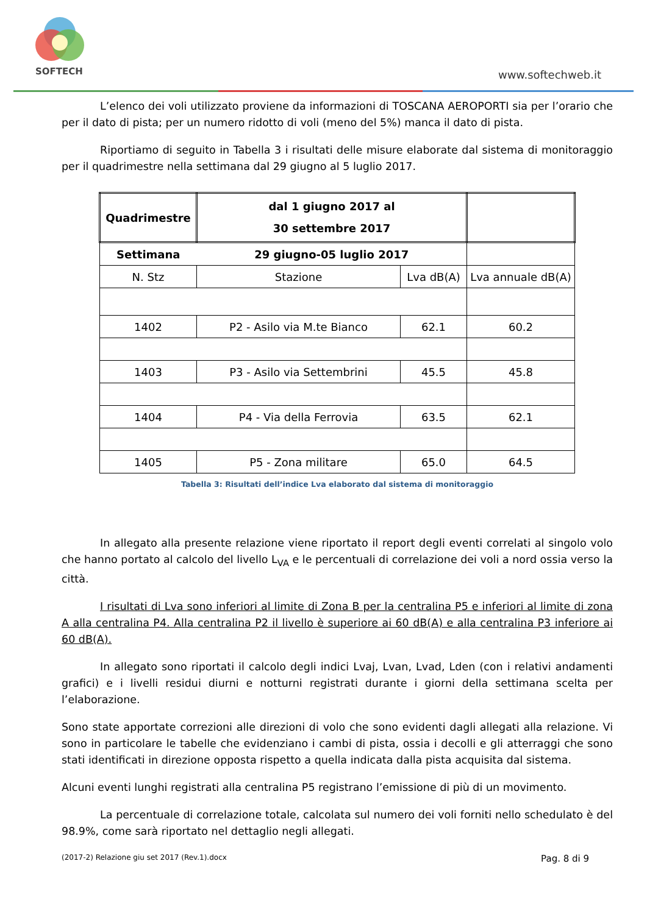SOFTECH www.softechweb.it
L’elenco dei voli utilizzato proviene da informazioni di TOSCANA AEROPORTI sia per l’orario che per il dato di pista; per un numero ridotto di voli (meno del 5%) manca il dato di pista.
Riportiamo di seguito in Tabella 3 i risultati delle misure elaborate dal sistema di monitoraggio per il quadrimestre nella settimana dal 29 giugno al 5 luglio 2017.
| Quadrimestre | dal 1 giugno 2017 al 30 settembre 2017 | | |
| Settimana | 29 giugno-05 luglio 2017 | | |
| N. Stz | Stazione | Lva dB(A) | Lva annuale dB(A) |
| 1402 | P2 - Asilo via M.te Bianco | 62.1 | 60.2 |
| 1403 | P3 - Asilo via Settembrini | 45.5 | 45.8 |
| 1404 | P4 - Via della Ferrovia | 63.5 | 62.1 |
| 1405 | P5 - Zona militare | 65.0 | 64.5 |
Tabella 3: Risultati dell’indice Lva elaborato dal sistema di monitoraggio
In allegato alla presente relazione viene riportato il report degli eventi correlati al singolo volo che hanno portato al calcolo del livello L<sub>VA</sub> e le percentuali di correlazione dei voli a nord ossia verso la città.
I risultati di Lva sono inferiori al limite di Zona B per la centralina P5 e inferiori al limite di zona A alla centralina P4. Alla centralina P2 il livello è superiore ai 60 dB(A) e alla centralina P3 inferiore ai 60 dB(A).
In allegato sono riportati il calcolo degli indici Lvaj, Lvan, Lvad, Lden (con i relativi andamenti grafici) e i livelli residui diurni e notturni registrati durante i giorni della settimana scelta per l’elaborazione.
Sono state apportate correzioni alle direzioni di volo che sono evidenti dagli allegati alla relazione. Vi sono in particolare le tabelle che evidenziano i cambi di pista, ossia i decolli e gli atterraggi che sono stati identificati in direzione opposta rispetto a quella indicata dalla pista acquisita dal sistema.
Alcuni eventi lunghi registrati alla centralina P5 registrano l’emissione di più di un movimento.
La percentuale di correlazione totale, calcolata sul numero dei voli forniti nello schedulato è del 98.9%, come sarà riportato nel dettaglio negli allegati.
(2017-2) Relazione giu set 2017 (Rev.1).docx Pag. 8 di 9